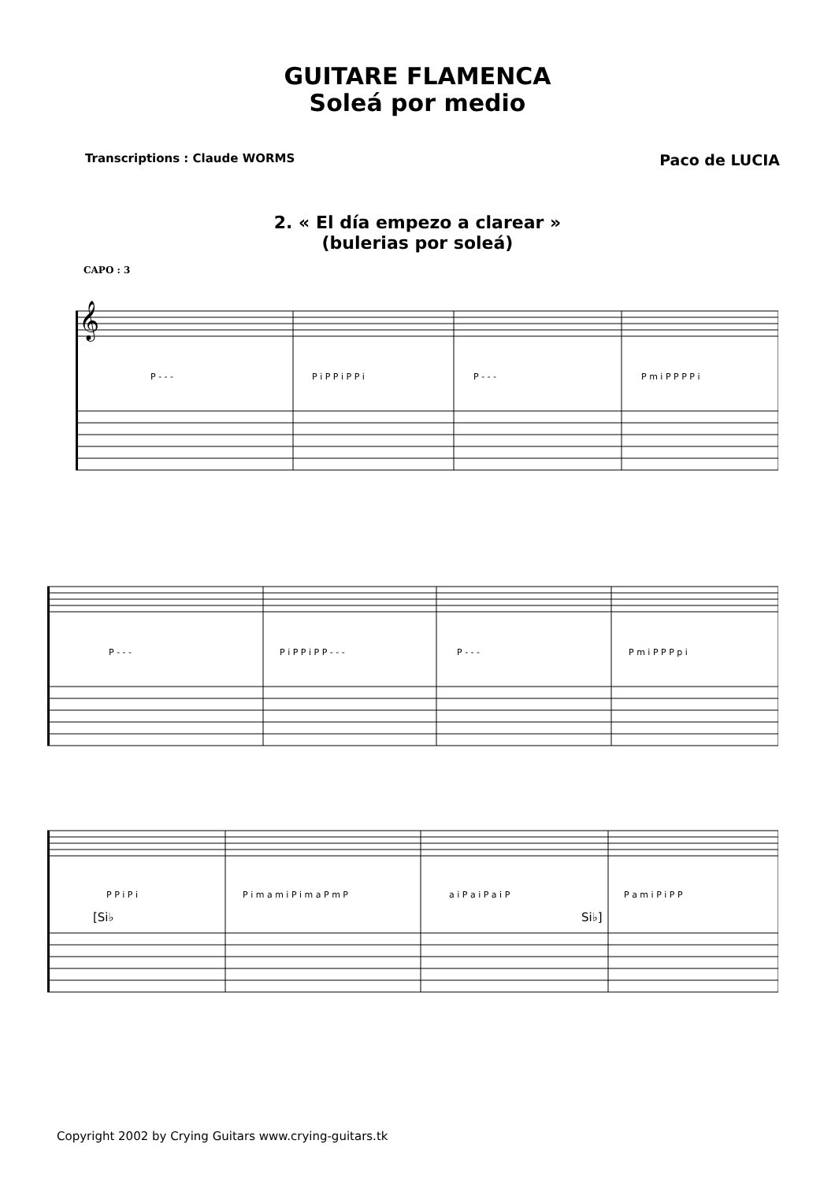GUITARE FLAMENCA
Soleá por medio
Transcriptions : Claude WORMS Paco de LUCIA
2. « El día empezo a clarear »
(bulerias por soleá)
CAPO : 3
𝄞
P - - -
P i P P i P P i
P - - -
P m i P P P P i
P - - -
P i P P i P P - - -
P - - -
P m i P P P p i
P P i P i
P i m a m i P i m a P m P
a i P a i P a i P
P a m i P i P P
[Si♭
Si♭]
Copyright 2002 by Crying Guitars www.crying-guitars.tk